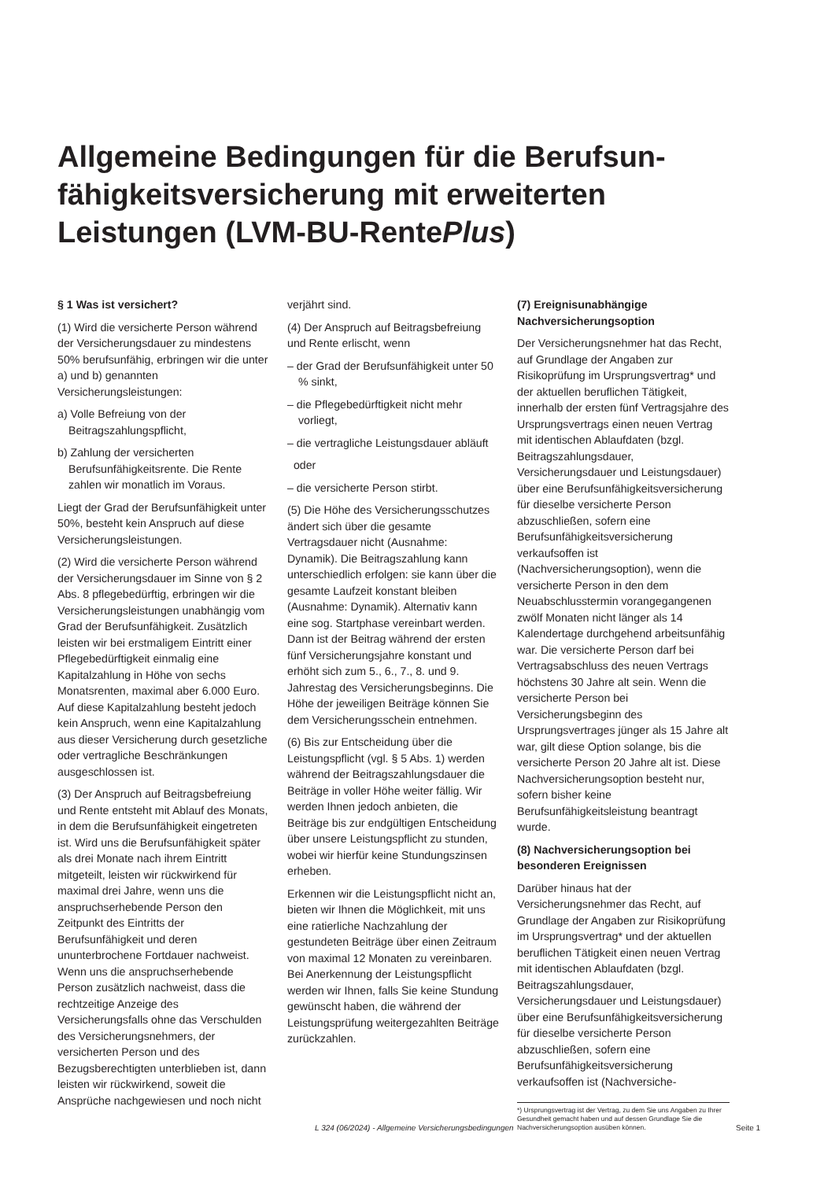Allgemeine Bedingungen für die Berufsun-
fähigkeitsversicherung mit erweiterten
Leistungen (LVM-BU-RentePlus)
§ 1 Was ist versichert?
(1) Wird die versicherte Person während der Versicherungsdauer zu mindestens 50% berufsunfähig, erbringen wir die unter a) und b) genannten Versicherungsleistungen:
a) Volle Befreiung von der Beitragszahlungspflicht,
b) Zahlung der versicherten Berufsunfähigkeitsrente. Die Rente zahlen wir monatlich im Voraus.
Liegt der Grad der Berufsunfähigkeit unter 50%, besteht kein Anspruch auf diese Versicherungsleistungen.
(2) Wird die versicherte Person während der Versicherungsdauer im Sinne von § 2 Abs. 8 pflegebedürftig, erbringen wir die Versicherungsleistungen unabhängig vom Grad der Berufsunfähigkeit. Zusätzlich leisten wir bei erstmaligem Eintritt einer Pflegebedürftigkeit einmalig eine Kapitalzahlung in Höhe von sechs Monatsrenten, maximal aber 6.000 Euro. Auf diese Kapitalzahlung besteht jedoch kein Anspruch, wenn eine Kapitalzahlung aus dieser Versicherung durch gesetzliche oder vertragliche Beschränkungen ausgeschlossen ist.
(3) Der Anspruch auf Beitragsbefreiung und Rente entsteht mit Ablauf des Monats, in dem die Berufsunfähigkeit eingetreten ist. Wird uns die Berufsunfähigkeit später als drei Monate nach ihrem Eintritt mitgeteilt, leisten wir rückwirkend für maximal drei Jahre, wenn uns die anspruchserhebende Person den Zeitpunkt des Eintritts der Berufsunfähigkeit und deren ununterbrochene Fortdauer nachweist. Wenn uns die anspruchserhebende Person zusätzlich nachweist, dass die rechtzeitige Anzeige des Versicherungsfalls ohne das Verschulden des Versicherungsnehmers, der versicherten Person und des Bezugsberechtigten unterblieben ist, dann leisten wir rückwirkend, soweit die Ansprüche nachgewiesen und noch nicht
verjährt sind.
(4) Der Anspruch auf Beitragsbefreiung und Rente erlischt, wenn
– der Grad der Berufsunfähigkeit unter 50 % sinkt,
– die Pflegebedürftigkeit nicht mehr vorliegt,
– die vertragliche Leistungsdauer abläuft
oder
– die versicherte Person stirbt.
(5) Die Höhe des Versicherungsschutzes ändert sich über die gesamte Vertragsdauer nicht (Ausnahme: Dynamik). Die Beitragszahlung kann unterschiedlich erfolgen: sie kann über die gesamte Laufzeit konstant bleiben (Ausnahme: Dynamik). Alternativ kann eine sog. Startphase vereinbart werden. Dann ist der Beitrag während der ersten fünf Versicherungsjahre konstant und erhöht sich zum 5., 6., 7., 8. und 9. Jahrestag des Versicherungsbeginns. Die Höhe der jeweiligen Beiträge können Sie dem Versicherungsschein entnehmen.
(6) Bis zur Entscheidung über die Leistungspflicht (vgl. § 5 Abs. 1) werden während der Beitragszahlungsdauer die Beiträge in voller Höhe weiter fällig. Wir werden Ihnen jedoch anbieten, die Beiträge bis zur endgültigen Entscheidung über unsere Leistungspflicht zu stunden, wobei wir hierfür keine Stundungszinsen erheben.
Erkennen wir die Leistungspflicht nicht an, bieten wir Ihnen die Möglichkeit, mit uns eine ratierliche Nachzahlung der gestundeten Beiträge über einen Zeitraum von maximal 12 Monaten zu vereinbaren. Bei Anerkennung der Leistungspflicht werden wir Ihnen, falls Sie keine Stundung gewünscht haben, die während der Leistungsprüfung weitergezahlten Beiträge zurückzahlen.
(7) Ereignisunabhängige Nachversicherungsoption
Der Versicherungsnehmer hat das Recht, auf Grundlage der Angaben zur Risikoprüfung im Ursprungsvertrag* und der aktuellen beruflichen Tätigkeit, innerhalb der ersten fünf Vertragsjahre des Ursprungsvertrags einen neuen Vertrag mit identischen Ablaufdaten (bzgl. Beitragszahlungsdauer, Versicherungsdauer und Leistungsdauer) über eine Berufsunfähigkeitsversicherung für dieselbe versicherte Person abzuschließen, sofern eine Berufsunfähigkeitsversicherung verkaufsoffen ist (Nachversicherungsoption), wenn die versicherte Person in den dem Neuabschlusstermin vorangegangenen zwölf Monaten nicht länger als 14 Kalendertage durchgehend arbeitsunfähig war. Die versicherte Person darf bei Vertragsabschluss des neuen Vertrags höchstens 30 Jahre alt sein. Wenn die versicherte Person bei Versicherungsbeginn des Ursprungsvertrages jünger als 15 Jahre alt war, gilt diese Option solange, bis die versicherte Person 20 Jahre alt ist. Diese Nachversicherungsoption besteht nur, sofern bisher keine Berufsunfähigkeitsleistung beantragt wurde.
(8) Nachversicherungsoption bei besonderen Ereignissen
Darüber hinaus hat der Versicherungsnehmer das Recht, auf Grundlage der Angaben zur Risikoprüfung im Ursprungsvertrag* und der aktuellen beruflichen Tätigkeit einen neuen Vertrag mit identischen Ablaufdaten (bzgl. Beitragszahlungsdauer, Versicherungsdauer und Leistungsdauer) über eine Berufsunfähigkeitsversicherung für dieselbe versicherte Person abzuschließen, sofern eine Berufsunfähigkeitsversicherung verkaufsoffen ist (Nachversiche-
*) Ursprungsvertrag ist der Vertrag, zu dem Sie uns Angaben zu Ihrer Gesundheit gemacht haben und auf dessen Grundlage Sie die Nachversicherungsoption ausüben können.
L 324 (06/2024) - Allgemeine Versicherungsbedingungen Seite 1